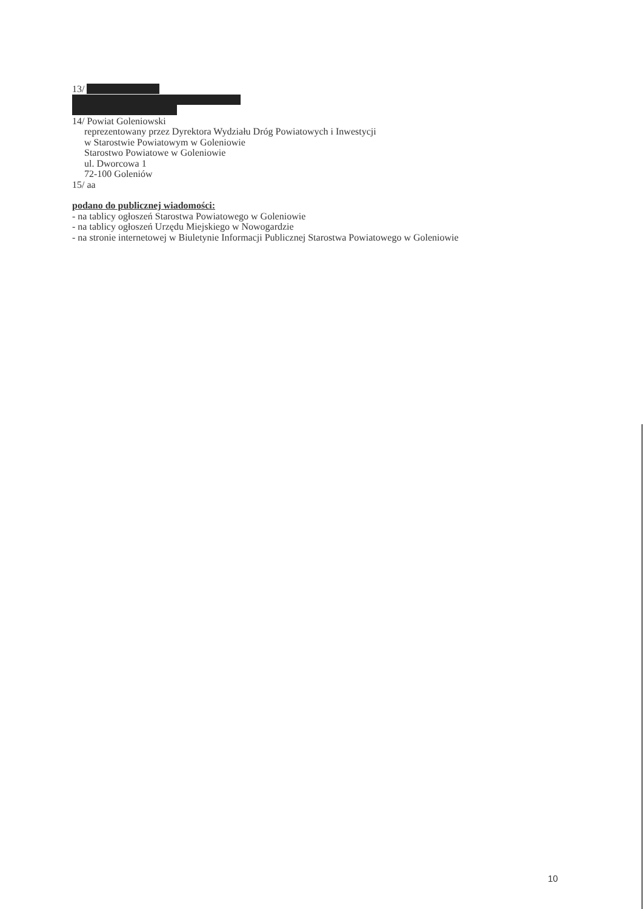13/
14/ Powiat Goleniowski
reprezentowany przez Dyrektora Wydziału Dróg Powiatowych i Inwestycji
w Starostwie Powiatowym w Goleniowie
Starostwo Powiatowe w Goleniowie
ul. Dworcowa 1
72-100 Goleniów
15/ aa
podano do publicznej wiadomości:
- na tablicy ogłoszeń Starostwa Powiatowego w Goleniowie
- na tablicy ogłoszeń Urzędu Miejskiego w Nowogardzie
- na stronie internetowej w Biuletynie Informacji Publicznej Starostwa Powiatowego w Goleniowie
10